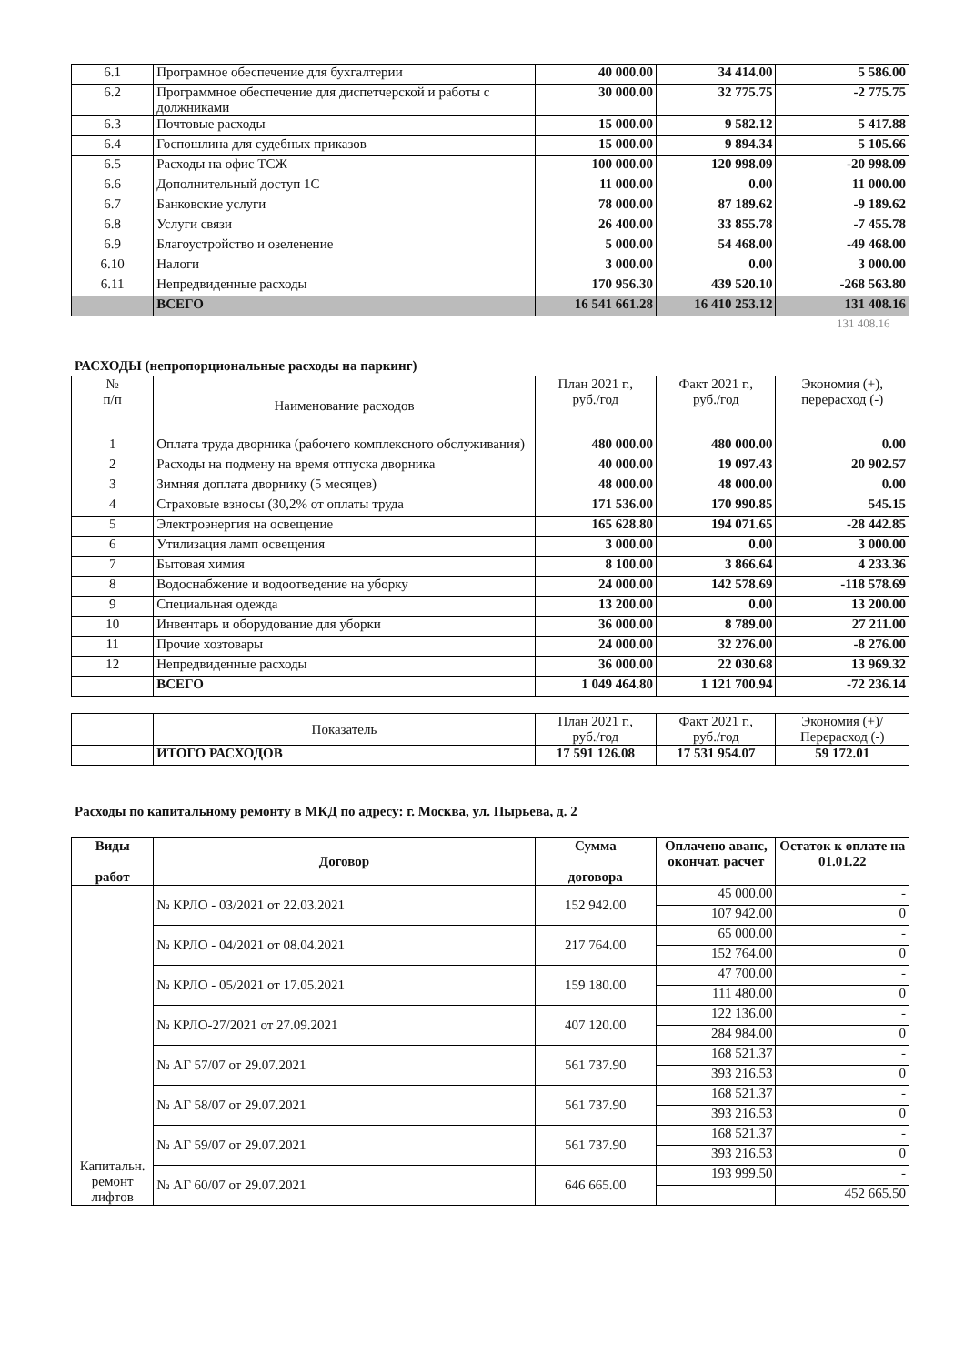| 6.1 | Програмное обеспечение для бухгалтерии | 40 000.00 | 34 414.00 | 5 586.00 |
| 6.2 | Программное обеспечение для диспетчерской и работы с должниками | 30 000.00 | 32 775.75 | -2 775.75 |
| 6.3 | Почтовые расходы | 15 000.00 | 9 582.12 | 5 417.88 |
| 6.4 | Госпошлина для судебных приказов | 15 000.00 | 9 894.34 | 5 105.66 |
| 6.5 | Расходы на офис ТСЖ | 100 000.00 | 120 998.09 | -20 998.09 |
| 6.6 | Дополнительный доступ 1С | 11 000.00 | 0.00 | 11 000.00 |
| 6.7 | Банковские услуги | 78 000.00 | 87 189.62 | -9 189.62 |
| 6.8 | Услуги связи | 26 400.00 | 33 855.78 | -7 455.78 |
| 6.9 | Благоустройство и озеленение | 5 000.00 | 54 468.00 | -49 468.00 |
| 6.10 | Налоги | 3 000.00 | 0.00 | 3 000.00 |
| 6.11 | Непредвиденные расходы | 170 956.30 | 439 520.10 | -268 563.80 |
| | ВСЕГО | 16 541 661.28 | 16 410 253.12 | 131 408.16 |
131 408.16
РАСХОДЫ (непропорциональные расходы на паркинг)
| № п/п | Наименование расходов | План 2021 г., руб./год | Факт 2021 г., руб./год | Экономия (+), перерасход (-) |
| --- | --- | --- | --- | --- |
| 1 | Оплата труда дворника (рабочего комплексного обслуживания) | 480 000.00 | 480 000.00 | 0.00 |
| 2 | Расходы на подмену на время отпуска дворника | 40 000.00 | 19 097.43 | 20 902.57 |
| 3 | Зимняя доплата дворнику (5 месяцев) | 48 000.00 | 48 000.00 | 0.00 |
| 4 | Страховые взносы (30,2% от оплаты труда | 171 536.00 | 170 990.85 | 545.15 |
| 5 | Электроэнергия на освещение | 165 628.80 | 194 071.65 | -28 442.85 |
| 6 | Утилизация ламп освещения | 3 000.00 | 0.00 | 3 000.00 |
| 7 | Бытовая химия | 8 100.00 | 3 866.64 | 4 233.36 |
| 8 | Водоснабжение и водоотведение на уборку | 24 000.00 | 142 578.69 | -118 578.69 |
| 9 | Специальная одежда | 13 200.00 | 0.00 | 13 200.00 |
| 10 | Инвентарь и оборудование для уборки | 36 000.00 | 8 789.00 | 27 211.00 |
| 11 | Прочие хозтовары | 24 000.00 | 32 276.00 | -8 276.00 |
| 12 | Непредвиденные расходы | 36 000.00 | 22 030.68 | 13 969.32 |
| | ВСЕГО | 1 049 464.80 | 1 121 700.94 | -72 236.14 |
| | Показатель | План 2021 г., руб./год | Факт 2021 г., руб./год | Экономия (+)/ Перерасход (-) |
| --- | --- | --- | --- | --- |
| | ИТОГО РАСХОДОВ | 17 591 126.08 | 17 531 954.07 | 59 172.01 |
Расходы по капитальному ремонту в МКД по адресу: г. Москва, ул. Пырьева, д. 2
| Виды работ | Договор | Сумма договора | Оплачено аванс, окончат. расчет | Остаток к оплате на 01.01.22 |
| --- | --- | --- | --- | --- |
| Капитальн. ремонт лифтов | № КРЛО - 03/2021 от 22.03.2021 | 152 942.00 | 45 000.00 | - |
| | | | 107 942.00 | 0 |
| | № КРЛО - 04/2021 от 08.04.2021 | 217 764.00 | 65 000.00 | - |
| | | | 152 764.00 | 0 |
| | № КРЛО - 05/2021 от 17.05.2021 | 159 180.00 | 47 700.00 | - |
| | | | 111 480.00 | 0 |
| | № КРЛО-27/2021 от 27.09.2021 | 407 120.00 | 122 136.00 | - |
| | | | 284 984.00 | 0 |
| | № АГ 57/07 от 29.07.2021 | 561 737.90 | 168 521.37 | - |
| | | | 393 216.53 | 0 |
| | № АГ 58/07 от 29.07.2021 | 561 737.90 | 168 521.37 | - |
| | | | 393 216.53 | 0 |
| | № АГ 59/07 от 29.07.2021 | 561 737.90 | 168 521.37 | - |
| | | | 393 216.53 | 0 |
| | № АГ 60/07 от 29.07.2021 | 646 665.00 | 193 999.50 | - |
| | | | | 452 665.50 |